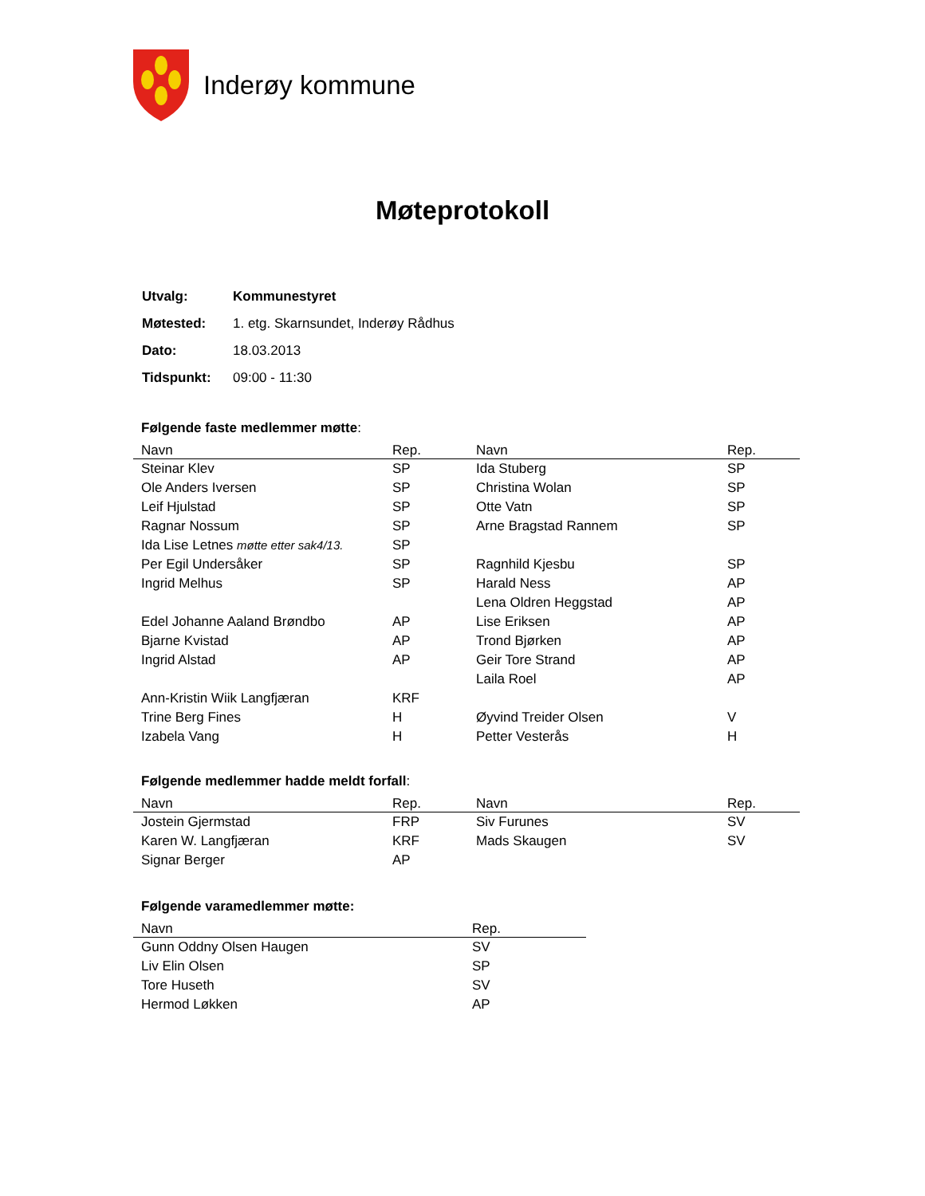Inderøy kommune
Møteprotokoll
| Utvalg: | Kommunestyret |
| Møtested: | 1. etg. Skarnsundet, Inderøy Rådhus |
| Dato: | 18.03.2013 |
| Tidspunkt: | 09:00 - 11:30 |
Følgende faste medlemmer møtte:
| Navn | Rep. | Navn | Rep. |
| --- | --- | --- | --- |
| Steinar Klev | SP | Ida Stuberg | SP |
| Ole Anders Iversen | SP | Christina Wolan | SP |
| Leif Hjulstad | SP | Otte Vatn | SP |
| Ragnar Nossum | SP | Arne Bragstad Rannem | SP |
| Ida Lise Letnes møtte etter sak4/13. | SP | | |
| Per Egil Undersåker | SP | Ragnhild Kjesbu | SP |
| Ingrid Melhus | SP | Harald Ness | AP |
| | | Lena Oldren Heggstad | AP |
| Edel Johanne Aaland Brøndbo | AP | Lise Eriksen | AP |
| Bjarne Kvistad | AP | Trond Bjørken | AP |
| Ingrid Alstad | AP | Geir Tore Strand | AP |
| | | Laila Roel | AP |
| Ann-Kristin Wiik Langfjæran | KRF | | |
| Trine Berg Fines | H | Øyvind Treider Olsen | V |
| Izabela Vang | H | Petter Vesterås | H |
Følgende medlemmer hadde meldt forfall:
| Navn | Rep. | Navn | Rep. |
| --- | --- | --- | --- |
| Jostein Gjermstad | FRP | Siv Furunes | SV |
| Karen W. Langfjæran | KRF | Mads Skaugen | SV |
| Signar Berger | AP | | |
Følgende varamedlemmer møtte:
| Navn | Rep. |
| --- | --- |
| Gunn Oddny Olsen Haugen | SV |
| Liv Elin Olsen | SP |
| Tore Huseth | SV |
| Hermod Løkken | AP |